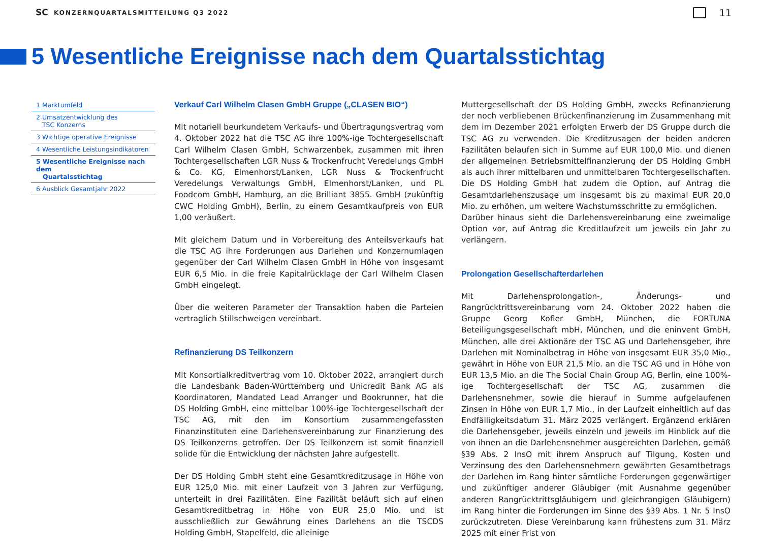SC KONZERNQUARTALSMITTEILUNG Q3 2022 11
5 Wesentliche Ereignisse nach dem Quartalsstichtag
1 Marktumfeld
2 Umsatzentwicklung des
TSC Konzerns
3 Wichtige operative Ereignisse
4 Wesentliche Leistungsindikatoren
5 Wesentliche Ereignisse nach dem
Quartalsstichtag
6 Ausblick Gesamtjahr 2022
Verkauf Carl Wilhelm Clasen GmbH Gruppe („CLASEN BIO“)
Mit notariell beurkundetem Verkaufs- und Übertragungsvertrag vom 4. Oktober 2022 hat die TSC AG ihre 100%-ige Tochtergesellschaft Carl Wilhelm Clasen GmbH, Schwarzenbek, zusammen mit ihren Tochtergesellschaften LGR Nuss & Trockenfrucht Veredelungs GmbH & Co. KG, Elmenhorst/Lanken, LGR Nuss & Trockenfrucht Veredelungs Verwaltungs GmbH, Elmenhorst/Lanken, und PL Foodcom GmbH, Hamburg, an die Brilliant 3855. GmbH (zukünftig CWC Holding GmbH), Berlin, zu einem Gesamtkaufpreis von EUR 1,00 veräußert.
Mit gleichem Datum und in Vorbereitung des Anteilsverkaufs hat die TSC AG ihre Forderungen aus Darlehen und Konzernumlagen gegenüber der Carl Wilhelm Clasen GmbH in Höhe von insgesamt EUR 6,5 Mio. in die freie Kapitalrücklage der Carl Wilhelm Clasen GmbH eingelegt.
Über die weiteren Parameter der Transaktion haben die Parteien vertraglich Stillschweigen vereinbart.
Refinanzierung DS Teilkonzern
Mit Konsortialkreditvertrag vom 10. Oktober 2022, arrangiert durch die Landesbank Baden-Württemberg und Unicredit Bank AG als Koordinatoren, Mandated Lead Arranger und Bookrunner, hat die DS Holding GmbH, eine mittelbar 100%-ige Tochtergesellschaft der TSC AG, mit den im Konsortium zusammengefassten Finanzinstituten eine Darlehensvereinbarung zur Finanzierung des DS Teilkonzerns getroffen. Der DS Teilkonzern ist somit finanziell solide für die Entwicklung der nächsten Jahre aufgestellt.
Der DS Holding GmbH steht eine Gesamtkreditzusage in Höhe von EUR 125,0 Mio. mit einer Laufzeit von 3 Jahren zur Verfügung, unterteilt in drei Fazilitäten. Eine Fazilität beläuft sich auf einen Gesamtkreditbetrag in Höhe von EUR 25,0 Mio. und ist ausschließlich zur Gewährung eines Darlehens an die TSCDS Holding GmbH, Stapelfeld, die alleinige
Muttergesellschaft der DS Holding GmbH, zwecks Refinanzierung der noch verbliebenen Brückenfinanzierung im Zusammenhang mit dem im Dezember 2021 erfolgten Erwerb der DS Gruppe durch die TSC AG zu verwenden. Die Kreditzusagen der beiden anderen Fazilitäten belaufen sich in Summe auf EUR 100,0 Mio. und dienen der allgemeinen Betriebsmittelfinanzierung der DS Holding GmbH als auch ihrer mittelbaren und unmittelbaren Tochtergesellschaften. Die DS Holding GmbH hat zudem die Option, auf Antrag die Gesamtdarlehenszusage um insgesamt bis zu maximal EUR 20,0 Mio. zu erhöhen, um weitere Wachstumsschritte zu ermöglichen.
Darüber hinaus sieht die Darlehensvereinbarung eine zweimalige Option vor, auf Antrag die Kreditlaufzeit um jeweils ein Jahr zu verlängern.
Prolongation Gesellschafterdarlehen
Mit Darlehensprolongation-, Änderungs- und Rangrücktrittsvereinbarung vom 24. Oktober 2022 haben die Gruppe Georg Kofler GmbH, München, die FORTUNA Beteiligungsgesellschaft mbH, München, und die eninvent GmbH, München, alle drei Aktionäre der TSC AG und Darlehensgeber, ihre Darlehen mit Nominalbetrag in Höhe von insgesamt EUR 35,0 Mio., gewährt in Höhe von EUR 21,5 Mio. an die TSC AG und in Höhe von EUR 13,5 Mio. an die The Social Chain Group AG, Berlin, eine 100%-ige Tochtergesellschaft der TSC AG, zusammen die Darlehensnehmer, sowie die hierauf in Summe aufgelaufenen Zinsen in Höhe von EUR 1,7 Mio., in der Laufzeit einheitlich auf das Endfälligkeitsdatum 31. März 2025 verlängert. Ergänzend erklären die Darlehensgeber, jeweils einzeln und jeweils im Hinblick auf die von ihnen an die Darlehensnehmer ausgereichten Darlehen, gemäß §39 Abs. 2 InsO mit ihrem Anspruch auf Tilgung, Kosten und Verzinsung des den Darlehensnehmern gewährten Gesamtbetrags der Darlehen im Rang hinter sämtliche Forderungen gegenwärtiger und zukünftiger anderer Gläubiger (mit Ausnahme gegenüber anderen Rangrücktrittsgläubigern und gleichrangigen Gläubigern) im Rang hinter die Forderungen im Sinne des §39 Abs. 1 Nr. 5 InsO zurückzutreten. Diese Vereinbarung kann frühestens zum 31. März 2025 mit einer Frist von